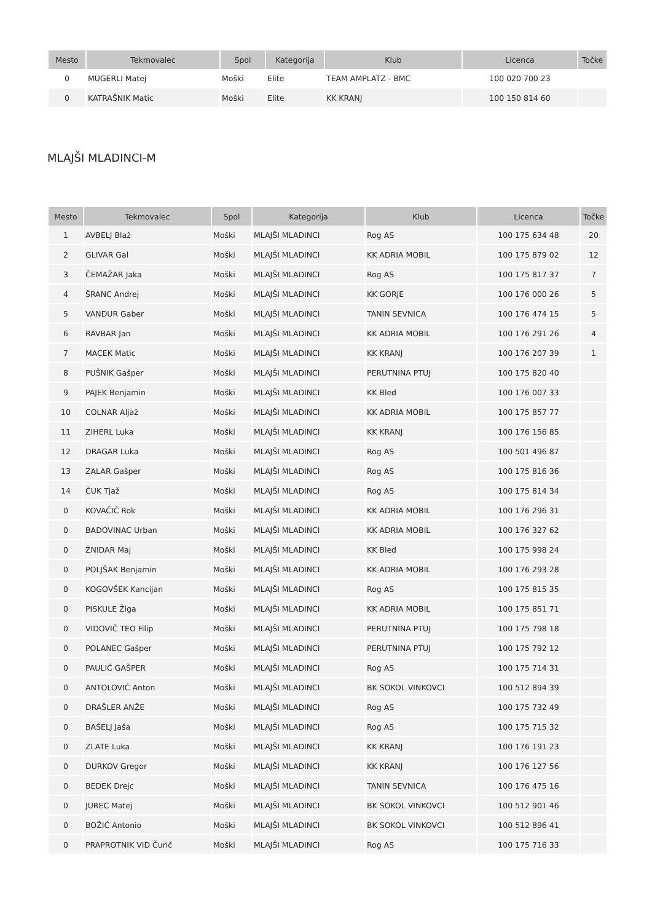| Mesto | Tekmovalec | Spol | Kategorija | Klub | Licenca | Točke |
| --- | --- | --- | --- | --- | --- | --- |
| 0 | MUGERLI Matej | Moški | Elite | TEAM AMPLATZ - BMC | 100 020 700 23 | |
| 0 | KATRAŠNIK Matic | Moški | Elite | KK KRANJ | 100 150 814 60 | |
MLAJŠI MLADINCI-M
| Mesto | Tekmovalec | Spol | Kategorija | Klub | Licenca | Točke |
| --- | --- | --- | --- | --- | --- | --- |
| 1 | AVBELJ Blaž | Moški | MLAJŠI MLADINCI | Rog AS | 100 175 634 48 | 20 |
| 2 | GLIVAR Gal | Moški | MLAJŠI MLADINCI | KK ADRIA MOBIL | 100 175 879 02 | 12 |
| 3 | ČEMAŽAR Jaka | Moški | MLAJŠI MLADINCI | Rog AS | 100 175 817 37 | 7 |
| 4 | ŠRANC Andrej | Moški | MLAJŠI MLADINCI | KK GORJE | 100 176 000 26 | 5 |
| 5 | VANDUR Gaber | Moški | MLAJŠI MLADINCI | TANIN SEVNICA | 100 176 474 15 | 5 |
| 6 | RAVBAR Jan | Moški | MLAJŠI MLADINCI | KK ADRIA MOBIL | 100 176 291 26 | 4 |
| 7 | MACEK Matic | Moški | MLAJŠI MLADINCI | KK KRANJ | 100 176 207 39 | 1 |
| 8 | PUŠNIK Gašper | Moški | MLAJŠI MLADINCI | PERUTNINA PTUJ | 100 175 820 40 | |
| 9 | PAJEK Benjamin | Moški | MLAJŠI MLADINCI | KK Bled | 100 176 007 33 | |
| 10 | COLNAR Aljaž | Moški | MLAJŠI MLADINCI | KK ADRIA MOBIL | 100 175 857 77 | |
| 11 | ZIHERL Luka | Moški | MLAJŠI MLADINCI | KK KRANJ | 100 176 156 85 | |
| 12 | DRAGAR Luka | Moški | MLAJŠI MLADINCI | Rog AS | 100 501 496 87 | |
| 13 | ZALAR Gašper | Moški | MLAJŠI MLADINCI | Rog AS | 100 175 816 36 | |
| 14 | ČUK Tjaž | Moški | MLAJŠI MLADINCI | Rog AS | 100 175 814 34 | |
| 0 | KOVAČIČ Rok | Moški | MLAJŠI MLADINCI | KK ADRIA MOBIL | 100 176 296 31 | |
| 0 | BADOVINAC Urban | Moški | MLAJŠI MLADINCI | KK ADRIA MOBIL | 100 176 327 62 | |
| 0 | ŽNIDAR Maj | Moški | MLAJŠI MLADINCI | KK Bled | 100 175 998 24 | |
| 0 | POLJŠAK Benjamin | Moški | MLAJŠI MLADINCI | KK ADRIA MOBIL | 100 176 293 28 | |
| 0 | KOGOVŠEK Kancijan | Moški | MLAJŠI MLADINCI | Rog AS | 100 175 815 35 | |
| 0 | PISKULE Žiga | Moški | MLAJŠI MLADINCI | KK ADRIA MOBIL | 100 175 851 71 | |
| 0 | VIDOVIČ TEO Filip | Moški | MLAJŠI MLADINCI | PERUTNINA PTUJ | 100 175 798 18 | |
| 0 | POLANEC Gašper | Moški | MLAJŠI MLADINCI | PERUTNINA PTUJ | 100 175 792 12 | |
| 0 | PAULIČ GAŠPER | Moški | MLAJŠI MLADINCI | Rog AS | 100 175 714 31 | |
| 0 | ANTOLOVIĆ Anton | Moški | MLAJŠI MLADINCI | BK SOKOL VINKOVCI | 100 512 894 39 | |
| 0 | DRAŠLER ANŽE | Moški | MLAJŠI MLADINCI | Rog AS | 100 175 732 49 | |
| 0 | BAŠELJ Jaša | Moški | MLAJŠI MLADINCI | Rog AS | 100 175 715 32 | |
| 0 | ZLATE Luka | Moški | MLAJŠI MLADINCI | KK KRANJ | 100 176 191 23 | |
| 0 | DURKOV Gregor | Moški | MLAJŠI MLADINCI | KK KRANJ | 100 176 127 56 | |
| 0 | BEDEK Drejc | Moški | MLAJŠI MLADINCI | TANIN SEVNICA | 100 176 475 16 | |
| 0 | JUREC Matej | Moški | MLAJŠI MLADINCI | BK SOKOL VINKOVCI | 100 512 901 46 | |
| 0 | BOŽIĆ Antonio | Moški | MLAJŠI MLADINCI | BK SOKOL VINKOVCI | 100 512 896 41 | |
| 0 | PRAPROTNIK VID Čurič | Moški | MLAJŠI MLADINCI | Rog AS | 100 175 716 33 | |